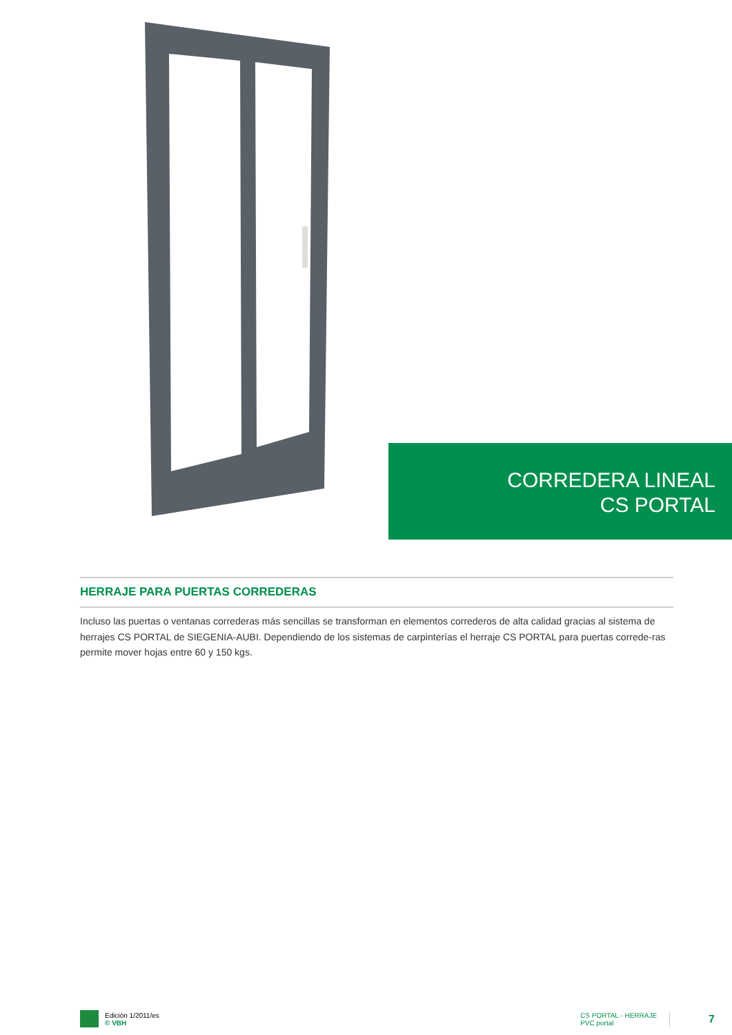CORREDERA LINEAL
CS PORTAL
HERRAJE PARA PUERTAS CORREDERAS
Incluso las puertas o ventanas correderas más sencillas se transforman en elementos correderos de alta calidad gracias al sistema de herrajes CS PORTAL de SIEGENIA-AUBI. Dependiendo de los sistemas de carpinterías el herraje CS PORTAL para puertas correde-ras permite mover hojas entre 60 y 150 kgs.
Edición 1/2011/es
© VBH
CS PORTAL - HERRAJE
PVC portal
7